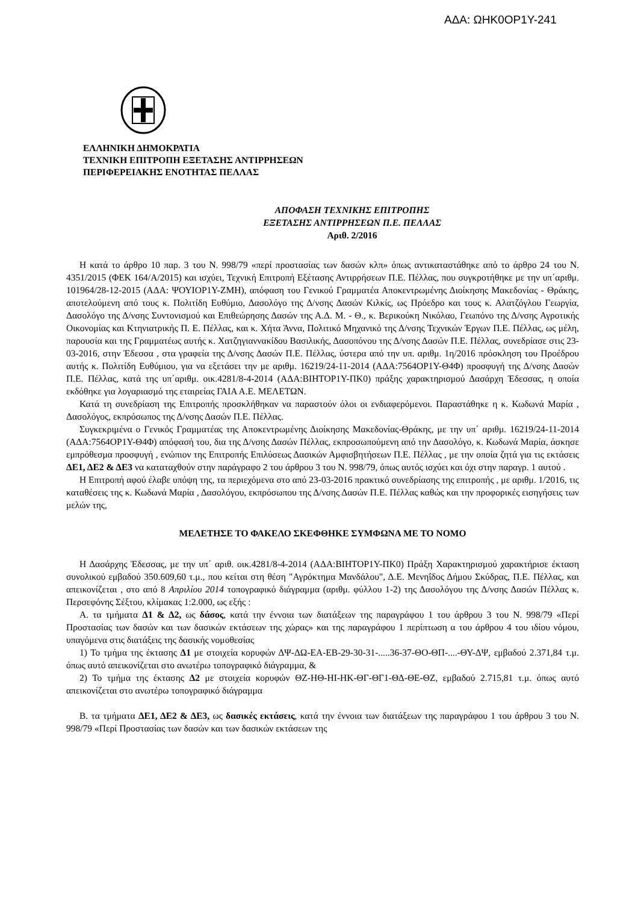ΑΔΑ: ΩΗΚ0ΟΡ1Υ-241
ΕΛΛΗΝΙΚΗ ΔΗΜΟΚΡΑΤΙΑ
ΤΕΧΝΙΚΗ ΕΠΙΤΡΟΠΗ ΕΞΕΤΑΣΗΣ ΑΝΤΙΡΡΗΣΕΩΝ
ΠΕΡΙΦΕΡΕΙΑΚΗΣ ΕΝΟΤΗΤΑΣ ΠΕΛΛΑΣ
ΑΠΟΦΑΣΗ ΤΕΧΝΙΚΗΣ ΕΠΙΤΡΟΠΗΣ
ΕΞΕΤΑΣΗΣ ΑΝΤΙΡΡΗΣΕΩΝ Π.Ε. ΠΕΛΛΑΣ
Αριθ. 2/2016
Η κατά το άρθρο 10 παρ. 3 του Ν. 998/79 «περί προστασίας των δασών κλπ» όπως αντικαταστάθηκε από το άρθρο 24 του Ν. 4351/2015 (ΦΕΚ 164/Α/2015) και ισχύει, Τεχνική Επιτροπή Εξέτασης Αντιρρήσεων Π.Ε. Πέλλας, που συγκροτήθηκε με την υπ΄αριθμ. 101964/28-12-2015 (ΑΔΑ: ΨΟΥΙΟΡ1Υ-ΖΜΗ), απόφαση του Γενικού Γραμματέα Αποκεντρωμένης Διοίκησης Μακεδονίας - Θράκης, αποτελούμενη από τους κ. Πολιτίδη Ευθύμιο, Δασολόγο της Δ/νσης Δασών Κιλκίς, ως Πρόεδρο και τους κ. Αλατζόγλου Γεωργία, Δασολόγο της Δ/νσης Συντονισμού και Επιθεώρησης Δασών της Α.Δ. Μ. - Θ., κ. Βερικούκη Νικόλαο, Γεωπόνο της Δ/νσης Αγροτικής Οικονομίας και Κτηνιατρικής Π. Ε. Πέλλας, και κ. Χήτα Άννα, Πολιτικό Μηχανικό της Δ/νσης Τεχνικών Έργων Π.Ε. Πέλλας, ως μέλη, παρουσία και της Γραμματέως αυτής κ. Χατζηγιαννακίδου Βασιλικής, Δασοπόνου της Δ/νσης Δασών Π.Ε. Πέλλας, συνεδρίασε στις 23-03-2016, στην Έδεσσα , στα γραφεία της Δ/νσης Δασών Π.Ε. Πέλλας, ύστερα από την υπ. αριθμ. 1η/2016 πρόσκληση του Προέδρου αυτής κ. Πολιτίδη Ευθύμιου, για να εξετάσει την με αριθμ. 16219/24-11-2014 (ΑΔΑ:7564ΟΡ1Υ-Θ4Φ) προσφυγή της Δ/νσης Δασών Π.Ε. Πέλλας, κατά της υπ΄αριθμ. οικ.4281/8-4-2014 (ΑΔΑ:ΒΙΗΤΟΡ1Υ-ΠΚ0) πράξης χαρακτηρισμού Δασάρχη Έδεσσας, η οποία εκδόθηκε για λογαριασμό της εταιρείας ΓΑΙΑ Α.Ε. ΜΕΛΕΤΩΝ.
Κατά τη συνεδρίαση της Επιτροπής προσκλήθηκαν να παραστούν όλοι οι ενδιαφερόμενοι. Παραστάθηκε η κ. Κωδωνά Μαρία , Δασολόγος, εκπρόσωπος της Δ/νσης Δασών Π.Ε. Πέλλας.
Συγκεκριμένα ο Γενικός Γραμματέας της Αποκεντρωμένης Διοίκησης Μακεδονίας-Θράκης, με την υπ΄ αριθμ. 16219/24-11-2014 (ΑΔΑ:7564ΟΡ1Υ-Θ4Φ) απόφασή του, δια της Δ/νσης Δασών Πέλλας, εκπροσωπούμενη από την Δασολόγο, κ. Κωδωνά Μαρία, άσκησε εμπρόθεσμα προσφυγή , ενώπιον της Επιτροπής Επιλύσεως Δασικών Αμφισβητήσεων Π.Ε. Πέλλας , με την οποία ζητά για τις εκτάσεις ΔΕ1, ΔΕ2 & ΔΕ3 να καταταχθούν στην παράγραφο 2 του άρθρου 3 του Ν. 998/79, όπως αυτός ισχύει και όχι στην παραγρ. 1 αυτού .
Η Επιτροπή αφού έλαβε υπόψη της, τα περιεχόμενα στο από 23-03-2016 πρακτικό συνεδρίασης της επιτροπής , με αριθμ. 1/2016, τις καταθέσεις της κ. Κωδωνά Μαρία , Δασολόγου, εκπρόσωπου της Δ/νσης Δασών Π.Ε. Πέλλας καθώς και την προφορικές εισηγήσεις των μελών της,
ΜΕΛΕΤΗΣΕ ΤΟ ΦΑΚΕΛΟ ΣΚΕΦΘΗΚΕ ΣΥΜΦΩΝΑ ΜΕ ΤΟ ΝΟΜΟ
Η Δασάρχης Έδεσσας, με την υπ΄ αριθ. οικ.4281/8-4-2014 (ΑΔΑ:ΒΙΗΤΟΡ1Υ-ΠΚ0) Πράξη Χαρακτηρισμού χαρακτήρισε έκταση συνολικού εμβαδού 350.609,60 τ.μ., που κείται στη θέση "Αγρόκτημα Μανδάλου", Δ.Ε. Μενηΐδος Δήμου Σκύδρας, Π.Ε. Πέλλας, και απεικονίζεται , στο από 8 Απριλίου 2014 τοπογραφικό διάγραμμα (αριθμ. φύλλου 1-2) της Δασολόγου της Δ/νσης Δασών Πέλλας κ. Περσεφόνης Σέξτου, κλίμακας 1:2.000, ως εξής :
Α. τα τμήματα Δ1 & Δ2, ως δάσος, κατά την έννοια των διατάξεων της παραγράφου 1 του άρθρου 3 του Ν. 998/79 «Περί Προστασίας των δασών και των δασικών εκτάσεων της χώρας» και της παραγράφου 1 περίπτωση α του άρθρου 4 του ιδίου νόμου, υπαγόμενα στις διατάξεις της δασικής νομοθεσίας
1) Το τμήμα της έκτασης Δ1 με στοιχεία κορυφών ΔΨ-ΔΩ-ΕΑ-ΕΒ-29-30-31-.....36-37-ΘΟ-ΘΠ-....-ΘΥ-ΔΨ, εμβαδού 2.371,84 τ.μ. όπως αυτό απεικονίζεται στο ανωτέρω τοπογραφικό διάγραμμα, &
2) Το τμήμα της έκτασης Δ2 με στοιχεία κορυφών ΘΖ-ΗΘ-ΗΙ-ΗΚ-ΘΓ-ΘΓ1-ΘΔ-ΘΕ-ΘΖ, εμβαδού 2.715,81 τ.μ. όπως αυτό απεικονίζεται στο ανωτέρω τοπογραφικό διάγραμμα
Β. τα τμήματα ΔΕ1, ΔΕ2 & ΔΕ3, ως δασικές εκτάσεις, κατά την έννοια των διατάξεων της παραγράφου 1 του άρθρου 3 του Ν. 998/79 «Περί Προστασίας των δασών και των δασικών εκτάσεων της